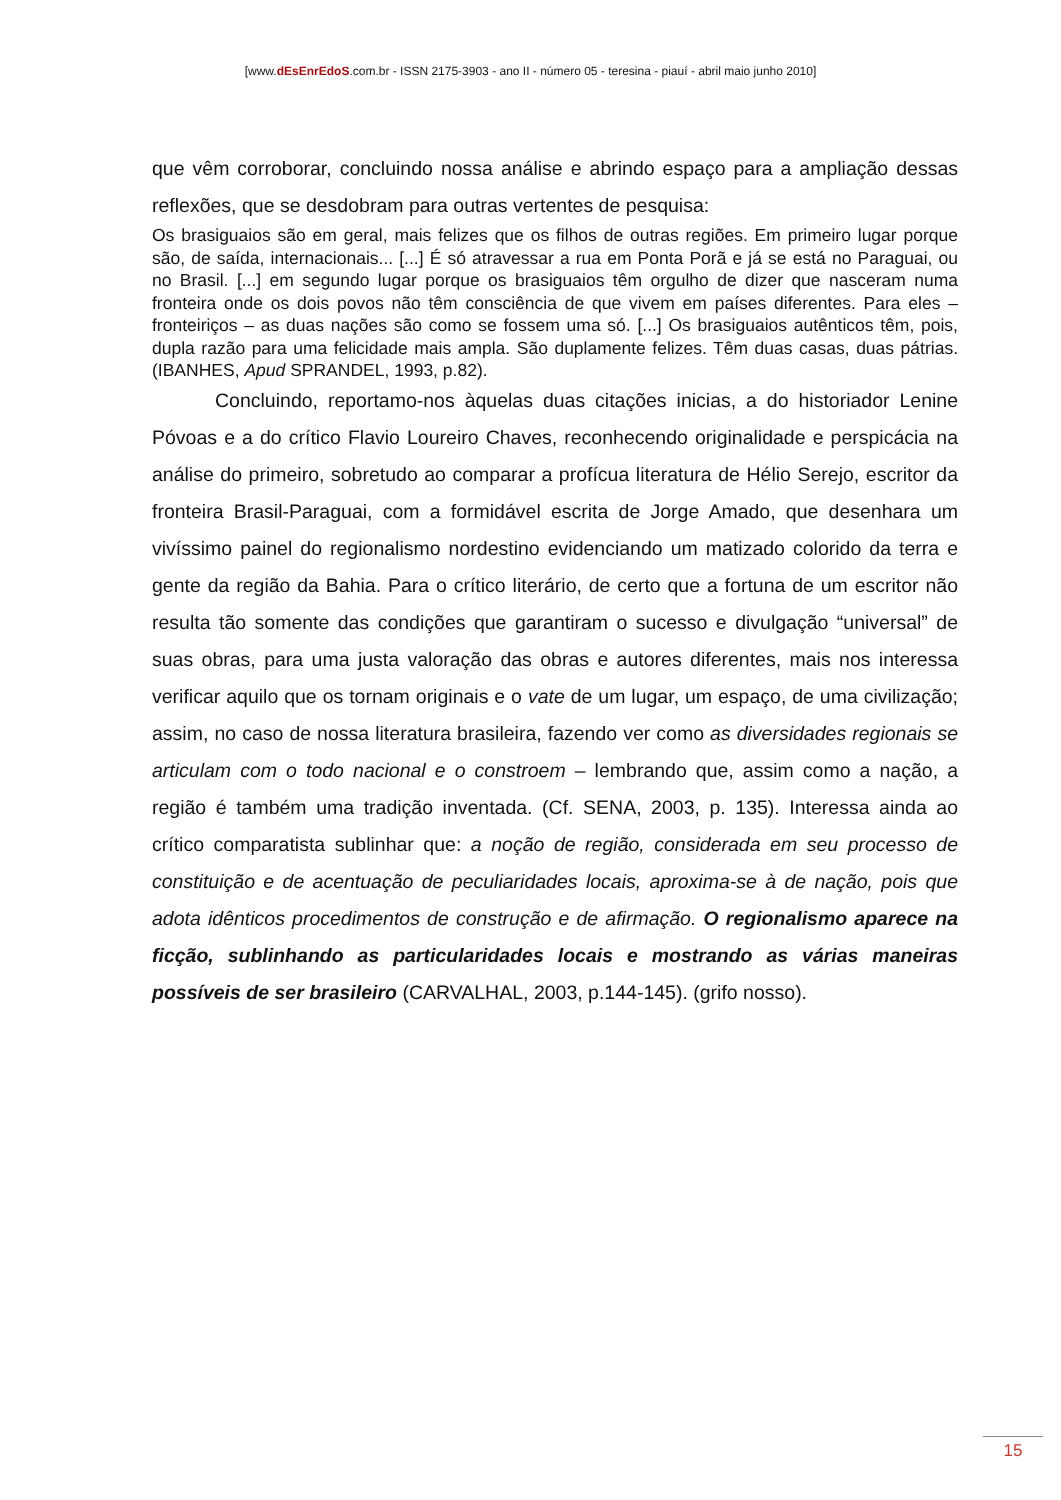[www.dEsEnrEdoS.com.br - ISSN 2175-3903 - ano II - número 05 - teresina - piauí - abril maio junho 2010]
que vêm corroborar, concluindo nossa análise e abrindo espaço para a ampliação dessas reflexões, que se desdobram para outras vertentes de pesquisa:
Os brasiguaios são em geral, mais felizes que os filhos de outras regiões. Em primeiro lugar porque são, de saída, internacionais... [...] É só atravessar a rua em Ponta Porã e já se está no Paraguai, ou no Brasil. [...] em segundo lugar porque os brasiguaios têm orgulho de dizer que nasceram numa fronteira onde os dois povos não têm consciência de que vivem em países diferentes. Para eles – fronteiriços – as duas nações são como se fossem uma só. [...] Os brasiguaios autênticos têm, pois, dupla razão para uma felicidade mais ampla. São duplamente felizes. Têm duas casas, duas pátrias. (IBANHES, Apud SPRANDEL, 1993, p.82).
Concluindo, reportamo-nos àquelas duas citações inicias, a do historiador Lenine Póvoas e a do crítico Flavio Loureiro Chaves, reconhecendo originalidade e perspicácia na análise do primeiro, sobretudo ao comparar a profícua literatura de Hélio Serejo, escritor da fronteira Brasil-Paraguai, com a formidável escrita de Jorge Amado, que desenhara um vivíssimo painel do regionalismo nordestino evidenciando um matizado colorido da terra e gente da região da Bahia. Para o crítico literário, de certo que a fortuna de um escritor não resulta tão somente das condições que garantiram o sucesso e divulgação “universal” de suas obras, para uma justa valoração das obras e autores diferentes, mais nos interessa verificar aquilo que os tornam originais e o vate de um lugar, um espaço, de uma civilização; assim, no caso de nossa literatura brasileira, fazendo ver como as diversidades regionais se articulam com o todo nacional e o constroem – lembrando que, assim como a nação, a região é também uma tradição inventada. (Cf. SENA, 2003, p. 135). Interessa ainda ao crítico comparatista sublinhar que: a noção de região, considerada em seu processo de constituição e de acentuação de peculiaridades locais, aproxima-se à de nação, pois que adota idênticos procedimentos de construção e de afirmação. O regionalismo aparece na ficção, sublinhando as particularidades locais e mostrando as várias maneiras possíveis de ser brasileiro (CARVALHAL, 2003, p.144-145). (grifo nosso).
15